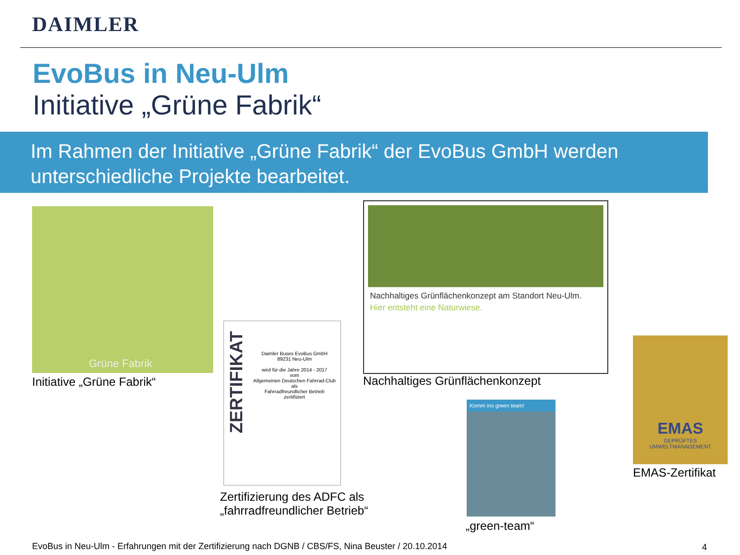DAIMLER
EvoBus in Neu-Ulm
Initiative „Grüne Fabrik“
Im Rahmen der Initiative „Grüne Fabrik“ der EvoBus GmbH werden unterschiedliche Projekte bearbeitet.
Grüne Fabrik
Initiative „Grüne Fabrik“
ZERTIFIKAT
Daimler Buses EvoBus GmbH
89231 Neu-Ulm
wird für die Jahre 2014 - 2017
vom
Allgemeinen Deutschen Fahrrad-Club
als
Fahrradfreundlicher Betrieb
zertifiziert
Zertifizierung des ADFC als
„fahrradfreundlicher Betrieb“
Nachhaltiges Grünflächenkonzept am Standort Neu-Ulm.
Hier entsteht eine Naturwiese.
Nachhaltiges Grünflächenkonzept
Komm ins green team!
„green-team“
EMAS
GEPRÜFTES
UMWELTMANAGEMENT
EMAS-Zertifikat
EvoBus in Neu-Ulm - Erfahrungen mit der Zertifizierung nach DGNB / CBS/FS, Nina Beuster / 20.10.2014
4